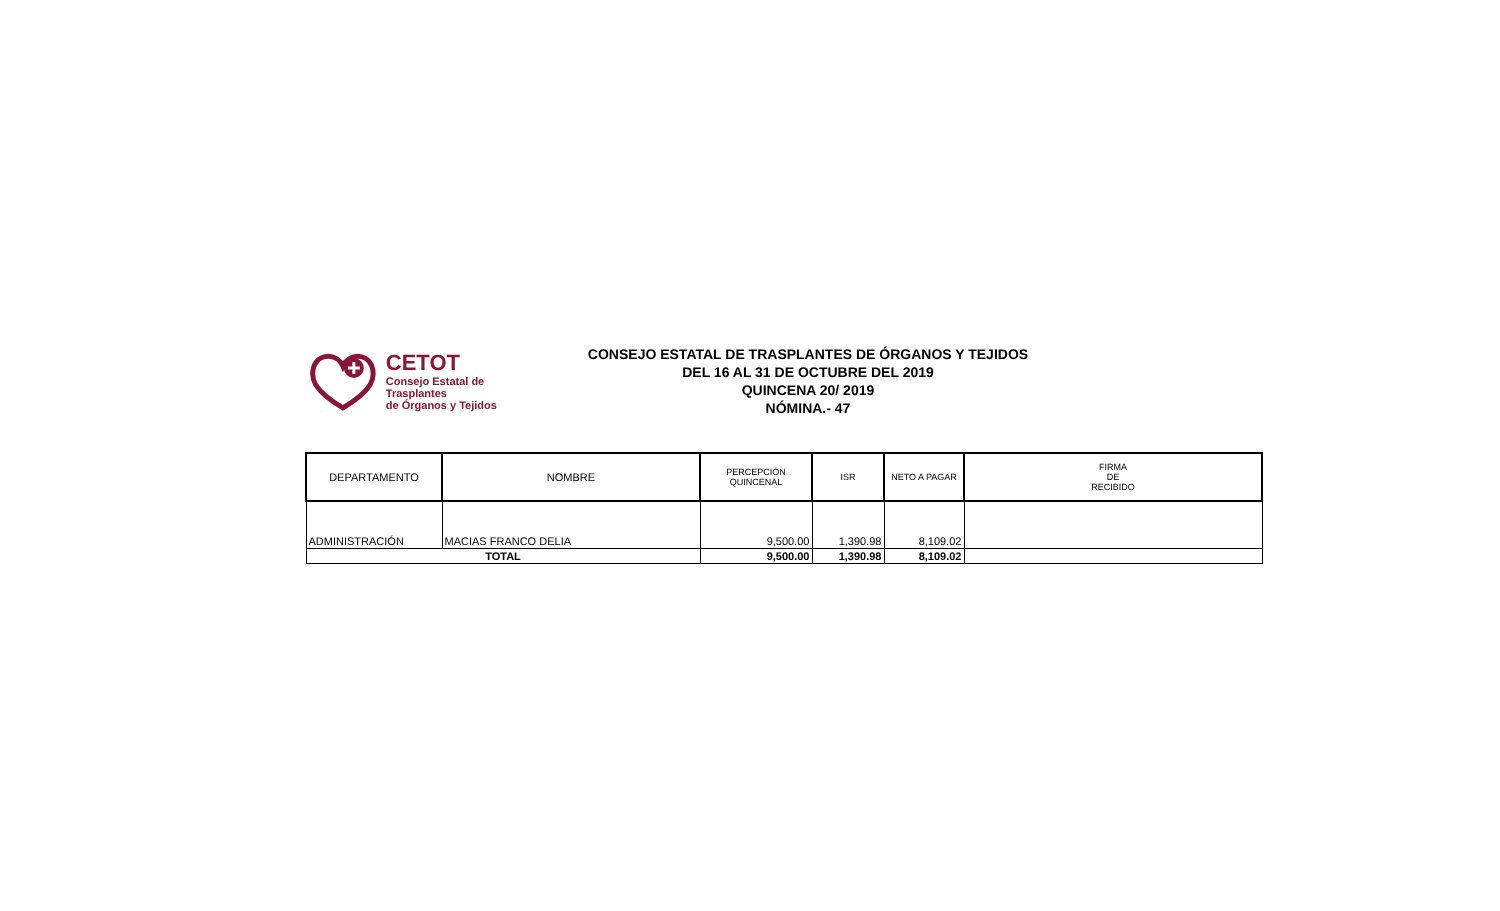CETOT
Consejo Estatal de Trasplantes
de Órganos y Tejidos
CONSEJO ESTATAL DE TRASPLANTES DE ÓRGANOS Y TEJIDOS
DEL 16 AL 31 DE OCTUBRE DEL 2019
QUINCENA 20/ 2019
NÓMINA.- 47
| DEPARTAMENTO | NOMBRE | PERCEPCIÓN QUINCENAL | ISR | NETO A PAGAR | FIRMA DE RECIBIDO |
| --- | --- | --- | --- | --- | --- |
| ADMINISTRACIÓN | MACIAS FRANCO DELIA | 9,500.00 | 1,390.98 | 8,109.02 | |
| TOTAL | | 9,500.00 | 1,390.98 | 8,109.02 | |